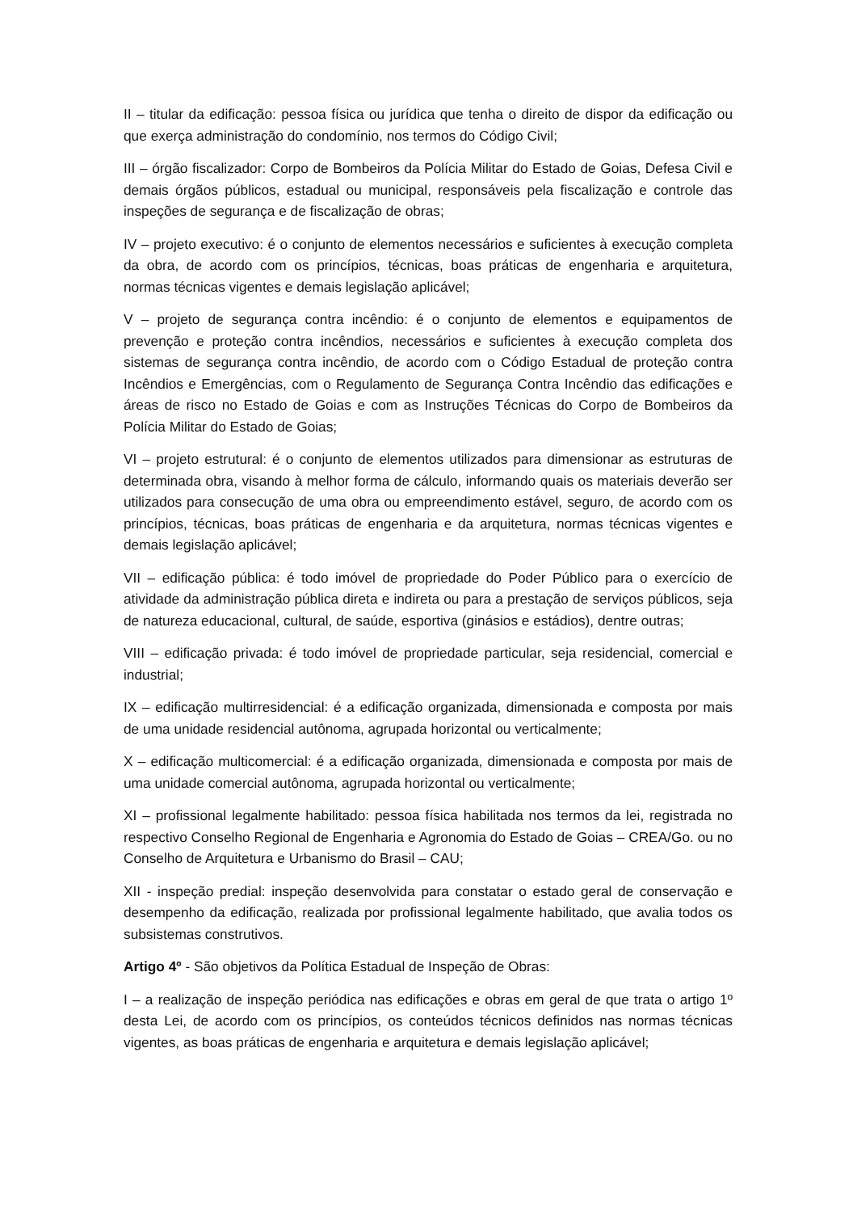II – titular da edificação: pessoa física ou jurídica que tenha o direito de dispor da edificação ou que exerça administração do condomínio, nos termos do Código Civil;
III – órgão fiscalizador: Corpo de Bombeiros da Polícia Militar do Estado de Goias, Defesa Civil e demais órgãos públicos, estadual ou municipal, responsáveis pela fiscalização e controle das inspeções de segurança e de fiscalização de obras;
IV – projeto executivo: é o conjunto de elementos necessários e suficientes à execução completa da obra, de acordo com os princípios, técnicas, boas práticas de engenharia e arquitetura, normas técnicas vigentes e demais legislação aplicável;
V – projeto de segurança contra incêndio: é o conjunto de elementos e equipamentos de prevenção e proteção contra incêndios, necessários e suficientes à execução completa dos sistemas de segurança contra incêndio, de acordo com o Código Estadual de proteção contra Incêndios e Emergências, com o Regulamento de Segurança Contra Incêndio das edificações e áreas de risco no Estado de Goias e com as Instruções Técnicas do Corpo de Bombeiros da Polícia Militar do Estado de Goias;
VI – projeto estrutural: é o conjunto de elementos utilizados para dimensionar as estruturas de determinada obra, visando à melhor forma de cálculo, informando quais os materiais deverão ser utilizados para consecução de uma obra ou empreendimento estável, seguro, de acordo com os princípios, técnicas, boas práticas de engenharia e da arquitetura, normas técnicas vigentes e demais legislação aplicável;
VII – edificação pública: é todo imóvel de propriedade do Poder Público para o exercício de atividade da administração pública direta e indireta ou para a prestação de serviços públicos, seja de natureza educacional, cultural, de saúde, esportiva (ginásios e estádios), dentre outras;
VIII – edificação privada: é todo imóvel de propriedade particular, seja residencial, comercial e industrial;
IX – edificação multirresidencial: é a edificação organizada, dimensionada e composta por mais de uma unidade residencial autônoma, agrupada horizontal ou verticalmente;
X – edificação multicomercial: é a edificação organizada, dimensionada e composta por mais de uma unidade comercial autônoma, agrupada horizontal ou verticalmente;
XI – profissional legalmente habilitado: pessoa física habilitada nos termos da lei, registrada no respectivo Conselho Regional de Engenharia e Agronomia do Estado de Goias – CREA/Go. ou no Conselho de Arquitetura e Urbanismo do Brasil – CAU;
XII - inspeção predial: inspeção desenvolvida para constatar o estado geral de conservação e desempenho da edificação, realizada por profissional legalmente habilitado, que avalia todos os subsistemas construtivos.
Artigo 4º - São objetivos da Política Estadual de Inspeção de Obras:
I – a realização de inspeção periódica nas edificações e obras em geral de que trata o artigo 1º desta Lei, de acordo com os princípios, os conteúdos técnicos definidos nas normas técnicas vigentes, as boas práticas de engenharia e arquitetura e demais legislação aplicável;